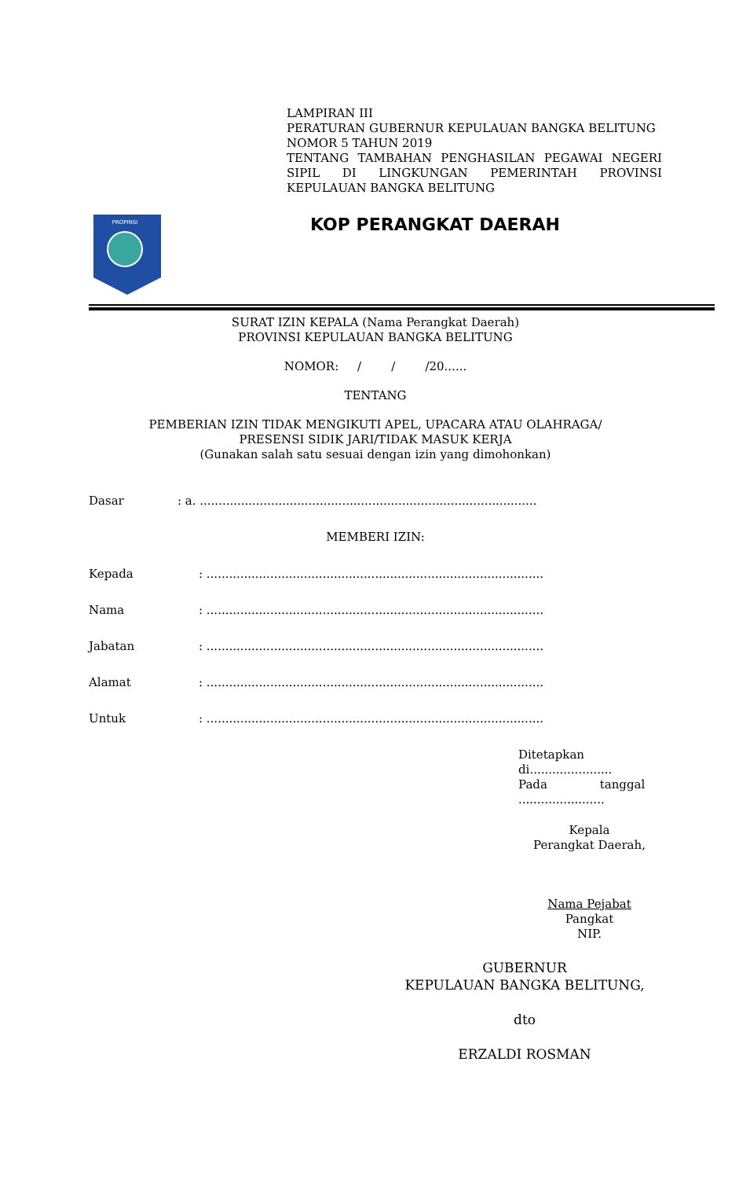LAMPIRAN III
PERATURAN GUBERNUR KEPULAUAN BANGKA BELITUNG
NOMOR 5 TAHUN 2019
TENTANG TAMBAHAN PENGHASILAN PEGAWAI NEGERI SIPIL DI LINGKUNGAN PEMERINTAH PROVINSI KEPULAUAN BANGKA BELITUNG
PROPINSI
KOP PERANGKAT DAERAH
SURAT IZIN KEPALA (Nama Perangkat Daerah)
PROVINSI KEPULAUAN BANGKA BELITUNG
NOMOR: / / /20......
TENTANG
PEMBERIAN IZIN TIDAK MENGIKUTI APEL, UPACARA ATAU OLAHRAGA/
PRESENSI SIDIK JARI/TIDAK MASUK KERJA
(Gunakan salah satu sesuai dengan izin yang dimohonkan)
Dasar: a. ..........................................................................................
MEMBERI IZIN:
Kepada: ..........................................................................................
Nama: ..........................................................................................
Jabatan: ..........................................................................................
Alamat: ..........................................................................................
Untuk: ..........................................................................................
Ditetapkan
di......................
Pada tanggal
.......................
Kepala
Perangkat Daerah,
Nama Pejabat
Pangkat
NIP.
GUBERNUR
KEPULAUAN BANGKA BELITUNG,
dto
ERZALDI ROSMAN